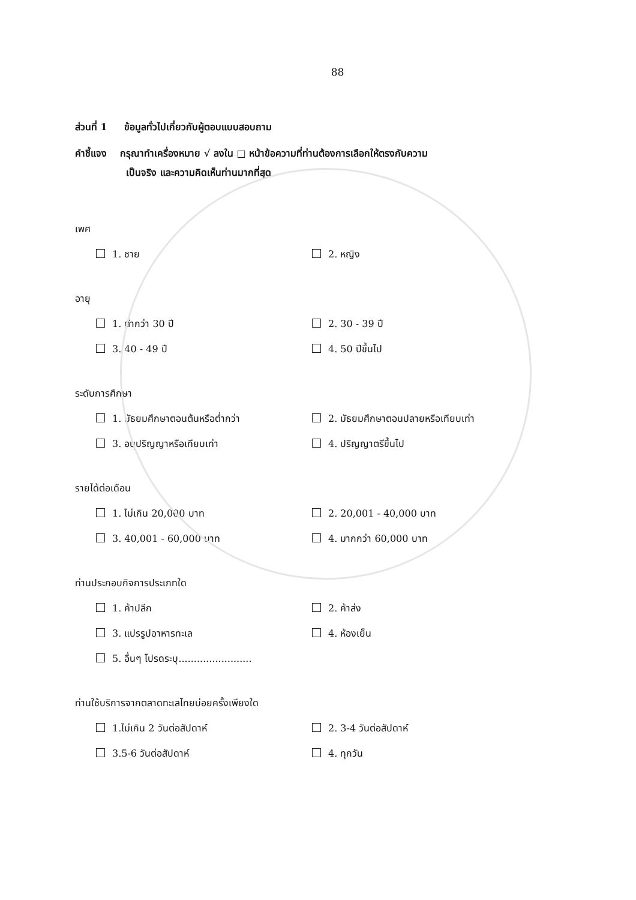88
ส่วนที่ 1 ข้อมูลทั่วไปเกี่ยวกับผู้ตอบแบบสอบถาม
คำชี้แจง กรุณาทำเครื่องหมาย √ ลงใน □ หน้าข้อความที่ท่านต้องการเลือกให้ตรงกับความ
เป็นจริง และความคิดเห็นท่านมากที่สุด
เพศ
1. ชาย 2. หญิง
อายุ
1. ต่ำกว่า 30 ปี 2. 30 - 39 ปี
3. 40 - 49 ปี 4. 50 ปีขึ้นไป
ระดับการศึกษา
1. มัธยมศึกษาตอนต้นหรือต่ำกว่า 2. มัธยมศึกษาตอนปลายหรือเทียบเท่า
3. อนุปริญญาหรือเทียบเท่า 4. ปริญญาตรีขึ้นไป
รายได้ต่อเดือน
1. ไม่เกิน 20,000 บาท 2. 20,001 - 40,000 บาท
3. 40,001 - 60,000 บาท 4. มากกว่า 60,000 บาท
ท่านประกอบกิจการประเภทใด
1. ค้าปลีก 2. ค้าส่ง
3. แปรรูปอาหารทะเล 4. ห้องเย็น
5. อื่นๆ โปรดระบุ........................
ท่านใช้บริการจากตลาดทะเลไทยบ่อยครั้งเพียงใด
1.ไม่เกิน 2 วันต่อสัปดาห์ 2. 3-4 วันต่อสัปดาห์
3.5-6 วันต่อสัปดาห์ 4. ทุกวัน